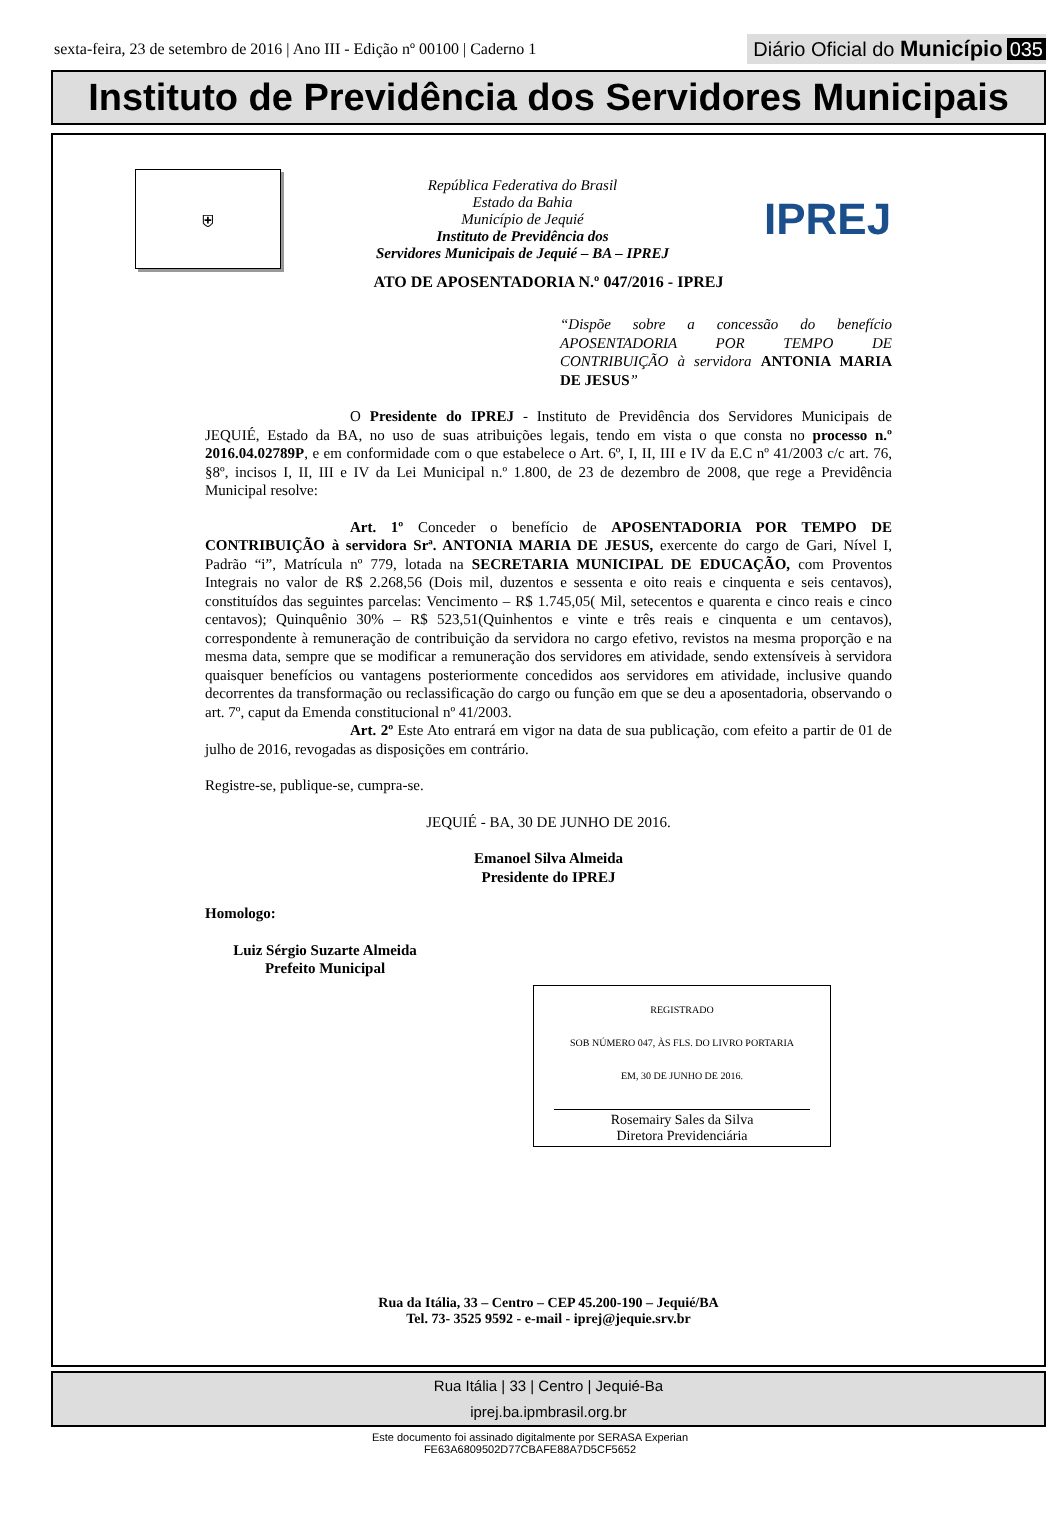sexta-feira, 23 de setembro de 2016 | Ano III - Edição nº 00100 | Caderno 1
Diário Oficial do Município 035
Instituto de Previdência dos Servidores Municipais
⛨
República Federativa do Brasil
Estado da Bahia
Município de Jequié
Instituto de Previdência dos
Servidores Municipais de Jequié – BA – IPREJ
IPREJ
ATO DE APOSENTADORIA N.º 047/2016 - IPREJ
“Dispõe sobre a concessão do benefício APOSENTADORIA POR TEMPO DE CONTRIBUIÇÃO à servidora ANTONIA MARIA DE JESUS”
O Presidente do IPREJ - Instituto de Previdência dos Servidores Municipais de JEQUIÉ, Estado da BA, no uso de suas atribuições legais, tendo em vista o que consta no processo n.º 2016.04.02789P, e em conformidade com o que estabelece o Art. 6º, I, II, III e IV da E.C nº 41/2003 c/c art. 76, §8º, incisos I, II, III e IV da Lei Municipal n.º 1.800, de 23 de dezembro de 2008, que rege a Previdência Municipal resolve:
Art. 1º Conceder o benefício de APOSENTADORIA POR TEMPO DE CONTRIBUIÇÃO à servidora Srª. ANTONIA MARIA DE JESUS, exercente do cargo de Gari, Nível I, Padrão “i”, Matrícula nº 779, lotada na SECRETARIA MUNICIPAL DE EDUCAÇÃO, com Proventos Integrais no valor de R$ 2.268,56 (Dois mil, duzentos e sessenta e oito reais e cinquenta e seis centavos), constituídos das seguintes parcelas: Vencimento – R$ 1.745,05( Mil, setecentos e quarenta e cinco reais e cinco centavos); Quinquênio 30% – R$ 523,51(Quinhentos e vinte e três reais e cinquenta e um centavos), correspondente à remuneração de contribuição da servidora no cargo efetivo, revistos na mesma proporção e na mesma data, sempre que se modificar a remuneração dos servidores em atividade, sendo extensíveis à servidora quaisquer benefícios ou vantagens posteriormente concedidos aos servidores em atividade, inclusive quando decorrentes da transformação ou reclassificação do cargo ou função em que se deu a aposentadoria, observando o art. 7º, caput da Emenda constitucional nº 41/2003.
Art. 2º Este Ato entrará em vigor na data de sua publicação, com efeito a partir de 01 de julho de 2016, revogadas as disposições em contrário.
Registre-se, publique-se, cumpra-se.
JEQUIÉ - BA, 30 DE JUNHO DE 2016.
Emanoel Silva Almeida
Presidente do IPREJ
Homologo:
Luiz Sérgio Suzarte Almeida
Prefeito Municipal
REGISTRADO
SOB NÚMERO 047, ÀS FLS. DO LIVRO PORTARIA
EM, 30 DE JUNHO DE 2016.
Rosemairy Sales da Silva
Diretora Previdenciária
Rua da Itália, 33 – Centro – CEP 45.200-190 – Jequié/BA
Tel. 73- 3525 9592 - e-mail - iprej@jequie.srv.br
Rua Itália | 33 | Centro | Jequié-Ba
iprej.ba.ipmbrasil.org.br
Este documento foi assinado digitalmente por SERASA Experian
FE63A6809502D77CBAFE88A7D5CF5652